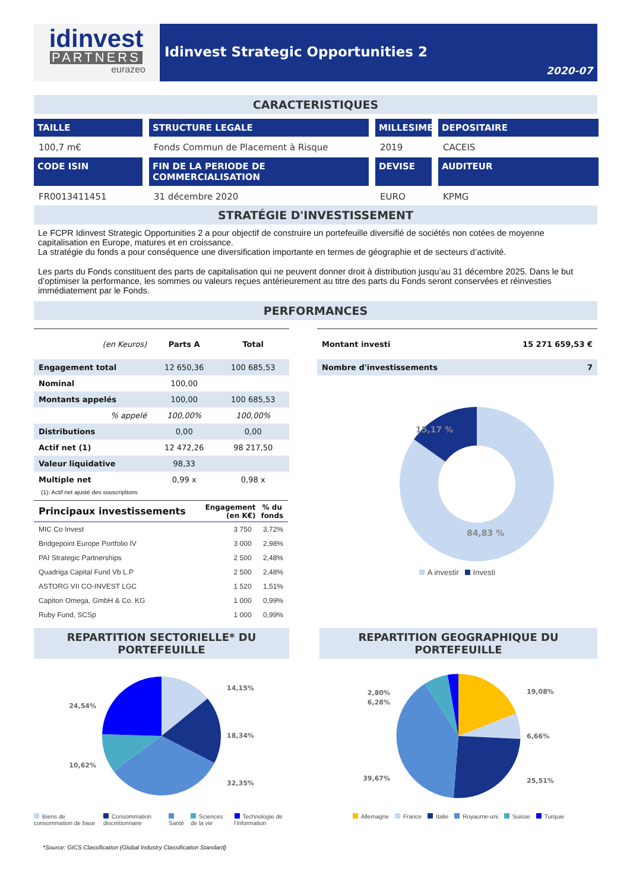idinvest
PARTNERS
eurazeo
Idinvest Strategic Opportunities 2
2020-07
CARACTERISTIQUES
TAILLE
STRUCTURE LEGALE
MILLESIME
DEPOSITAIRE
100,7 m€
Fonds Commun de Placement à Risque
2019
CACEIS
CODE ISIN
FIN DE LA PERIODE DE COMMERCIALISATION
DEVISE
AUDITEUR
FR0013411451
31 décembre 2020
EURO
KPMG
STRATÉGIE D'INVESTISSEMENT
Le FCPR Idinvest Strategic Opportunities 2 a pour objectif de construire un portefeuille diversifié de sociétés non cotées de moyenne capitalisation en Europe, matures et en croissance.
La stratégie du fonds a pour conséquence une diversification importante en termes de géographie et de secteurs d’activité.
Les parts du Fonds constituent des parts de capitalisation qui ne peuvent donner droit à distribution jusqu’au 31 décembre 2025. Dans le but d’optimiser la performance, les sommes ou valeurs reçues antérieurement au titre des parts du Fonds seront conservées et réinvesties immédiatement par le Fonds.
PERFORMANCES
| (en Keuros) | Parts A | Total |
| --- | --- | --- |
| Engagement total | 12 650,36 | 100 685,53 |
| Nominal | 100,00 | |
| Montants appelés | 100,00 | 100 685,53 |
| % appelé | 100,00% | 100,00% |
| Distributions | 0,00 | 0,00 |
| Actif net (1) | 12 472,26 | 98 217,50 |
| Valeur liquidative | 98,33 | |
| Multiple net | 0,99 x | 0,98 x |
(1): Actif net ajusté des souscriptions
| Principaux investissements | Engagement (en K€) | % du fonds |
| --- | --- | --- |
| MIC Co Invest | 3 750 | 3,72% |
| Bridgepoint Europe Portfolio IV | 3 000 | 2,98% |
| PAI Strategic Partnerships | 2 500 | 2,48% |
| Quadriga Capital Fund Vb L.P | 2 500 | 2,48% |
| ASTORG VII CO-INVEST LGC | 1 520 | 1,51% |
| Capiton Omega, GmbH & Co. KG | 1 000 | 0,99% |
| Ruby Fund, SCSp | 1 000 | 0,99% |
| Montant investi | 15 271 659,53 € |
| Nombre d'investissements | 7 |
15,17 %
84,83 %
A investir Investi
REPARTITION SECTORIELLE* DU PORTEFEUILLE
24,54%
10,62%
14,15%
18,34%
32,35%
Biens de consommation de base Consommation discrétionnaire Santé Sciences de la vie Technologie de l'information
*Source: GICS Classification (Global Industry Classification Standard)
REPARTITION GEOGRAPHIQUE DU PORTEFEUILLE
2,80%
6,28%
39,67%
19,08%
6,66%
25,51%
Allemagne France Italie Royaume-uni Suisse Turquie